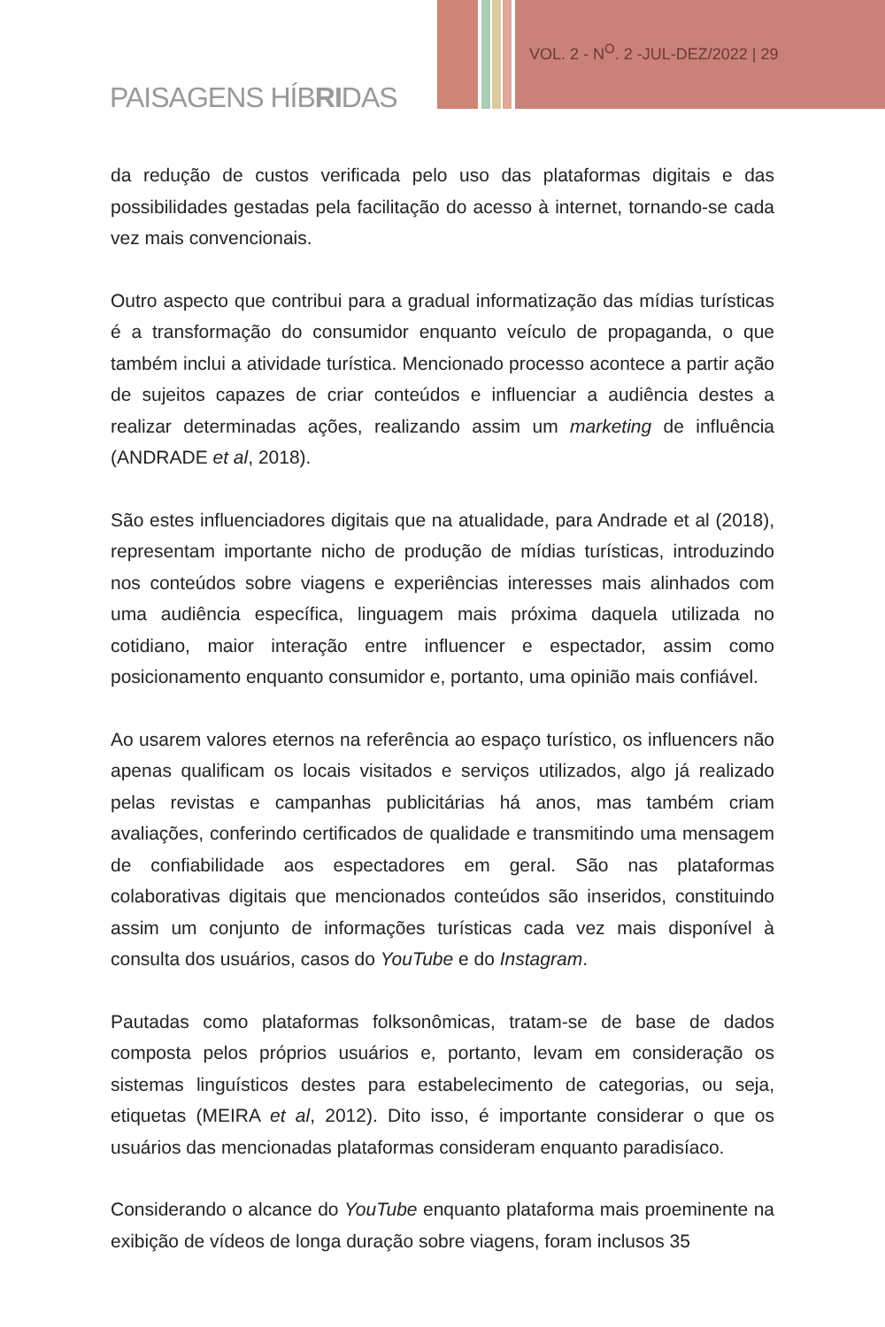VOL. 2 - N<sup>O</sup>. 2 -JUL-DEZ/2022 | 29
PAISAGENS HÍBRIDAS
da redução de custos verificada pelo uso das plataformas digitais e das possibilidades gestadas pela facilitação do acesso à internet, tornando-se cada vez mais convencionais.
Outro aspecto que contribui para a gradual informatização das mídias turísticas é a transformação do consumidor enquanto veículo de propaganda, o que também inclui a atividade turística. Mencionado processo acontece a partir ação de sujeitos capazes de criar conteúdos e influenciar a audiência destes a realizar determinadas ações, realizando assim um marketing de influência (ANDRADE et al, 2018).
São estes influenciadores digitais que na atualidade, para Andrade et al (2018), representam importante nicho de produção de mídias turísticas, introduzindo nos conteúdos sobre viagens e experiências interesses mais alinhados com uma audiência específica, linguagem mais próxima daquela utilizada no cotidiano, maior interação entre influencer e espectador, assim como posicionamento enquanto consumidor e, portanto, uma opinião mais confiável.
Ao usarem valores eternos na referência ao espaço turístico, os influencers não apenas qualificam os locais visitados e serviços utilizados, algo já realizado pelas revistas e campanhas publicitárias há anos, mas também criam avaliações, conferindo certificados de qualidade e transmitindo uma mensagem de confiabilidade aos espectadores em geral. São nas plataformas colaborativas digitais que mencionados conteúdos são inseridos, constituindo assim um conjunto de informações turísticas cada vez mais disponível à consulta dos usuários, casos do YouTube e do Instagram.
Pautadas como plataformas folksonômicas, tratam-se de base de dados composta pelos próprios usuários e, portanto, levam em consideração os sistemas linguísticos destes para estabelecimento de categorias, ou seja, etiquetas (MEIRA et al, 2012). Dito isso, é importante considerar o que os usuários das mencionadas plataformas consideram enquanto paradisíaco.
Considerando o alcance do YouTube enquanto plataforma mais proeminente na exibição de vídeos de longa duração sobre viagens, foram inclusos 35